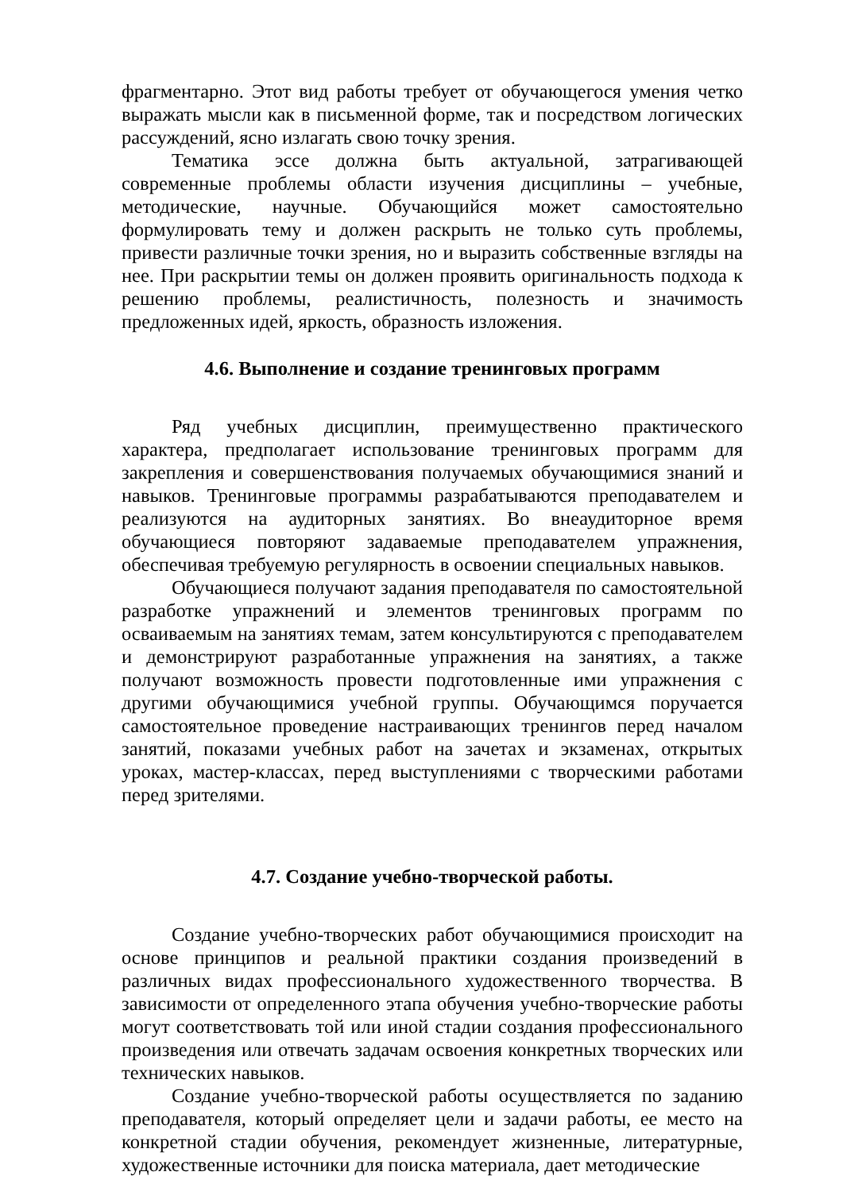фрагментарно. Этот вид работы требует от обучающегося умения четко выражать мысли как в письменной форме, так и посредством логических рассуждений, ясно излагать свою точку зрения.
Тематика эссе должна быть актуальной, затрагивающей современные проблемы области изучения дисциплины – учебные, методические, научные. Обучающийся может самостоятельно формулировать тему и должен раскрыть не только суть проблемы, привести различные точки зрения, но и выразить собственные взгляды на нее. При раскрытии темы он должен проявить оригинальность подхода к решению проблемы, реалистичность, полезность и значимость предложенных идей, яркость, образность изложения.
4.6. Выполнение и создание тренинговых программ
Ряд учебных дисциплин, преимущественно практического характера, предполагает использование тренинговых программ для закрепления и совершенствования получаемых обучающимися знаний и навыков. Тренинговые программы разрабатываются преподавателем и реализуются на аудиторных занятиях. Во внеаудиторное время обучающиеся повторяют задаваемые преподавателем упражнения, обеспечивая требуемую регулярность в освоении специальных навыков.
Обучающиеся получают задания преподавателя по самостоятельной разработке упражнений и элементов тренинговых программ по осваиваемым на занятиях темам, затем консультируются с преподавателем и демонстрируют разработанные упражнения на занятиях, а также получают возможность провести подготовленные ими упражнения с другими обучающимися учебной группы. Обучающимся поручается самостоятельное проведение настраивающих тренингов перед началом занятий, показами учебных работ на зачетах и экзаменах, открытых уроках, мастер-классах, перед выступлениями с творческими работами перед зрителями.
4.7. Создание учебно-творческой работы.
Создание учебно-творческих работ обучающимися происходит на основе принципов и реальной практики создания произведений в различных видах профессионального художественного творчества. В зависимости от определенного этапа обучения учебно-творческие работы могут соответствовать той или иной стадии создания профессионального произведения или отвечать задачам освоения конкретных творческих или технических навыков.
Создание учебно-творческой работы осуществляется по заданию преподавателя, который определяет цели и задачи работы, ее место на конкретной стадии обучения, рекомендует жизненные, литературные, художественные источники для поиска материала, дает методические